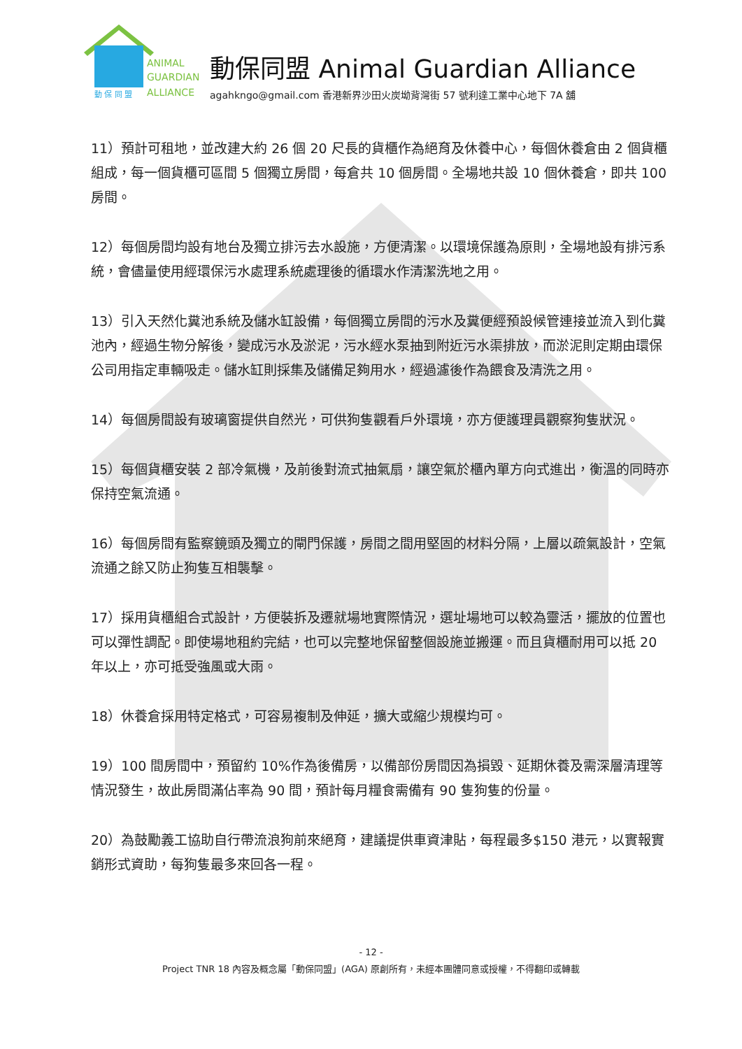ANIMAL
GUARDIAN
ALLIANCE
動 保 同 盟
動保同盟 Animal Guardian Alliance
agahkngo@gmail.com 香港新界沙田火炭坳背灣街 57 號利達工業中心地下 7A 舖
11）預計可租地，並改建大約 26 個 20 尺長的貨櫃作為絕育及休養中心，每個休養倉由 2 個貨櫃組成，每一個貨櫃可區間 5 個獨立房間，每倉共 10 個房間。全場地共設 10 個休養倉，即共 100 房間。
12）每個房間均設有地台及獨立排污去水設施，方便清潔。以環境保護為原則，全場地設有排污系統，會儘量使用經環保污水處理系統處理後的循環水作清潔洗地之用。
13）引入天然化糞池系統及儲水缸設備，每個獨立房間的污水及糞便經預設候管連接並流入到化糞池內，經過生物分解後，變成污水及淤泥，污水經水泵抽到附近污水渠排放，而淤泥則定期由環保公司用指定車輛吸走。儲水缸則採集及儲備足夠用水，經過濾後作為餵食及清洗之用。
14）每個房間設有玻璃窗提供自然光，可供狗隻觀看戶外環境，亦方便護理員觀察狗隻狀況。
15）每個貨櫃安裝 2 部冷氣機，及前後對流式抽氣扇，讓空氣於櫃內單方向式進出，衡溫的同時亦保持空氣流通。
16）每個房間有監察鏡頭及獨立的閘門保護，房間之間用堅固的材料分隔，上層以疏氣設計，空氣流通之餘又防止狗隻互相襲擊。
17）採用貨櫃組合式設計，方便裝拆及遷就場地實際情況，選址場地可以較為靈活，擺放的位置也可以彈性調配。即使場地租約完結，也可以完整地保留整個設施並搬運。而且貨櫃耐用可以抵 20 年以上，亦可抵受強風或大雨。
18）休養倉採用特定格式，可容易複制及伸延，擴大或縮少規模均可。
19）100 間房間中，預留約 10%作為後備房，以備部份房間因為損毀、延期休養及需深層清理等情況發生，故此房間滿佔率為 90 間，預計每月糧食需備有 90 隻狗隻的份量。
20）為鼓勵義工協助自行帶流浪狗前來絕育，建議提供車資津貼，每程最多$150 港元，以實報實銷形式資助，每狗隻最多來回各一程。
- 12 -
Project TNR 18 內容及概念屬「動保同盟」(AGA) 原創所有，未經本團體同意或授權，不得翻印或轉載